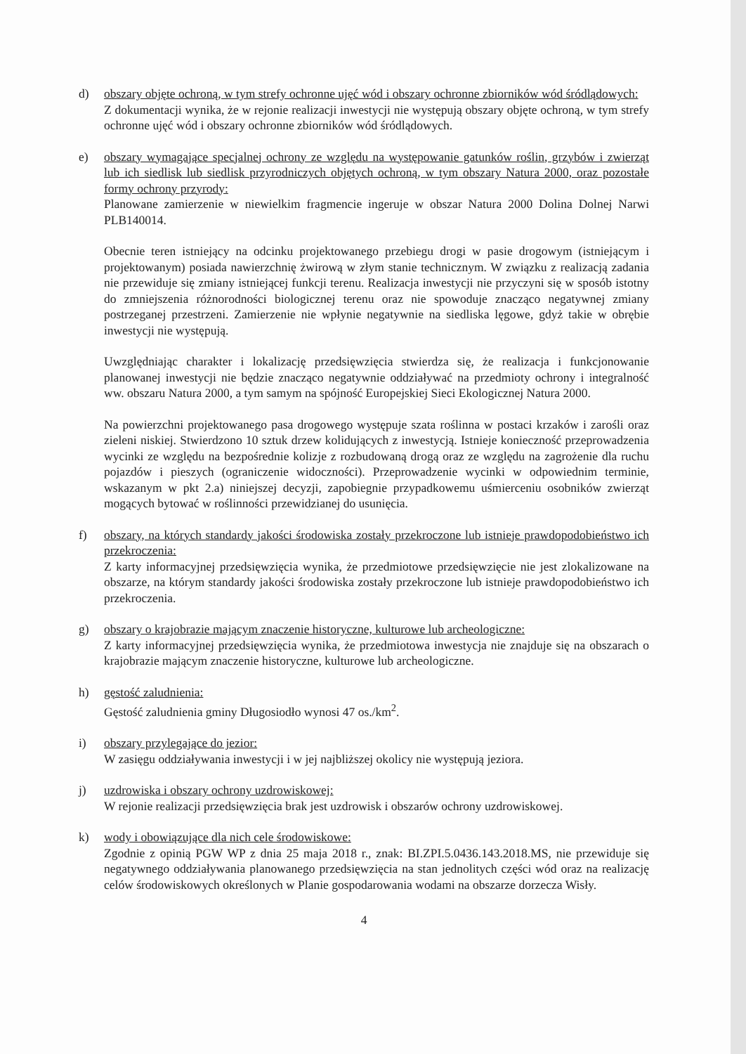d) obszary objęte ochroną, w tym strefy ochronne ujęć wód i obszary ochronne zbiorników wód śródlądowych:
Z dokumentacji wynika, że w rejonie realizacji inwestycji nie występują obszary objęte ochroną, w tym strefy ochronne ujęć wód i obszary ochronne zbiorników wód śródlądowych.
e) obszary wymagające specjalnej ochrony ze względu na występowanie gatunków roślin, grzybów i zwierząt lub ich siedlisk lub siedlisk przyrodniczych objętych ochroną, w tym obszary Natura 2000, oraz pozostałe formy ochrony przyrody:
Planowane zamierzenie w niewielkim fragmencie ingeruje w obszar Natura 2000 Dolina Dolnej Narwi PLB140014.
Obecnie teren istniejący na odcinku projektowanego przebiegu drogi w pasie drogowym (istniejącym i projektowanym) posiada nawierzchnię żwirową w złym stanie technicznym. W związku z realizacją zadania nie przewiduje się zmiany istniejącej funkcji terenu. Realizacja inwestycji nie przyczyni się w sposób istotny do zmniejszenia różnorodności biologicznej terenu oraz nie spowoduje znacząco negatywnej zmiany postrzeganej przestrzeni. Zamierzenie nie wpłynie negatywnie na siedliska lęgowe, gdyż takie w obrębie inwestycji nie występują.
Uwzględniając charakter i lokalizację przedsięwzięcia stwierdza się, że realizacja i funkcjonowanie planowanej inwestycji nie będzie znacząco negatywnie oddziaływać na przedmioty ochrony i integralność ww. obszaru Natura 2000, a tym samym na spójność Europejskiej Sieci Ekologicznej Natura 2000.
Na powierzchni projektowanego pasa drogowego występuje szata roślinna w postaci krzaków i zarośli oraz zieleni niskiej. Stwierdzono 10 sztuk drzew kolidujących z inwestycją. Istnieje konieczność przeprowadzenia wycinki ze względu na bezpośrednie kolizje z rozbudowaną drogą oraz ze względu na zagrożenie dla ruchu pojazdów i pieszych (ograniczenie widoczności). Przeprowadzenie wycinki w odpowiednim terminie, wskazanym w pkt 2.a) niniejszej decyzji, zapobiegnie przypadkowemu uśmierceniu osobników zwierząt mogących bytować w roślinności przewidzianej do usunięcia.
f) obszary, na których standardy jakości środowiska zostały przekroczone lub istnieje prawdopodobieństwo ich przekroczenia:
Z karty informacyjnej przedsięwzięcia wynika, że przedmiotowe przedsięwzięcie nie jest zlokalizowane na obszarze, na którym standardy jakości środowiska zostały przekroczone lub istnieje prawdopodobieństwo ich przekroczenia.
g) obszary o krajobrazie mającym znaczenie historyczne, kulturowe lub archeologiczne:
Z karty informacyjnej przedsięwzięcia wynika, że przedmiotowa inwestycja nie znajduje się na obszarach o krajobrazie mającym znaczenie historyczne, kulturowe lub archeologiczne.
h) gęstość zaludnienia:
Gęstość zaludnienia gminy Długosiodło wynosi 47 os./km<sup>2</sup>.
i) obszary przylegające do jezior:
W zasięgu oddziaływania inwestycji i w jej najbliższej okolicy nie występują jeziora.
j) uzdrowiska i obszary ochrony uzdrowiskowej:
W rejonie realizacji przedsięwzięcia brak jest uzdrowisk i obszarów ochrony uzdrowiskowej.
k) wody i obowiązujące dla nich cele środowiskowe:
Zgodnie z opinią PGW WP z dnia 25 maja 2018 r., znak: BI.ZPI.5.0436.143.2018.MS, nie przewiduje się negatywnego oddziaływania planowanego przedsięwzięcia na stan jednolitych części wód oraz na realizację celów środowiskowych określonych w Planie gospodarowania wodami na obszarze dorzecza Wisły.
4